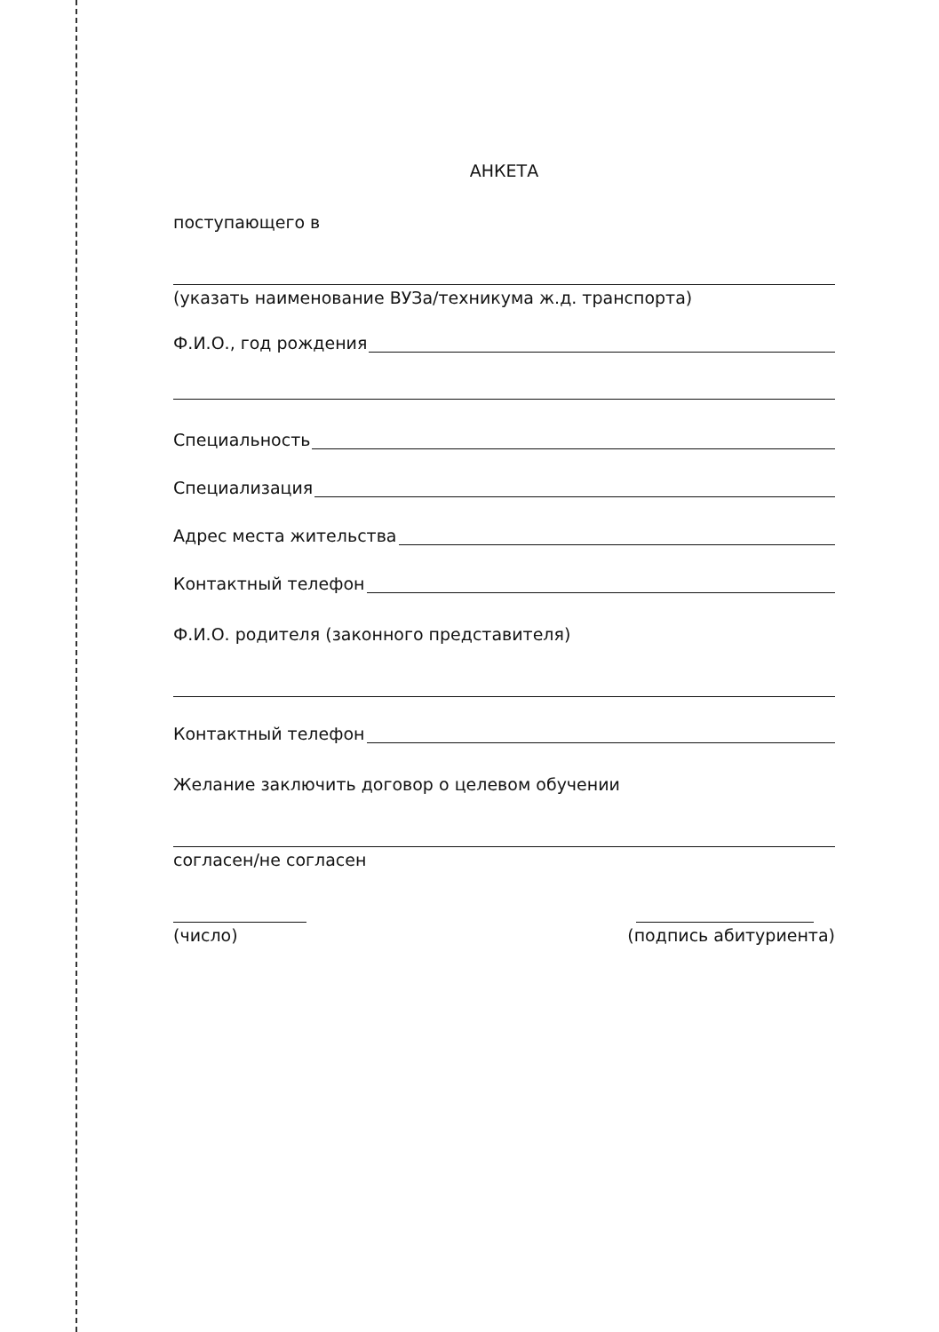АНКЕТА
поступающего в
(указать наименование ВУЗа/техникума ж.д. транспорта)
Ф.И.О., год рождения
Специальность
Специализация
Адрес места жительства
Контактный телефон
Ф.И.О. родителя (законного представителя)
Контактный телефон
Желание заключить договор о целевом обучении
согласен/не согласен
(число) (подпись абитуриента)